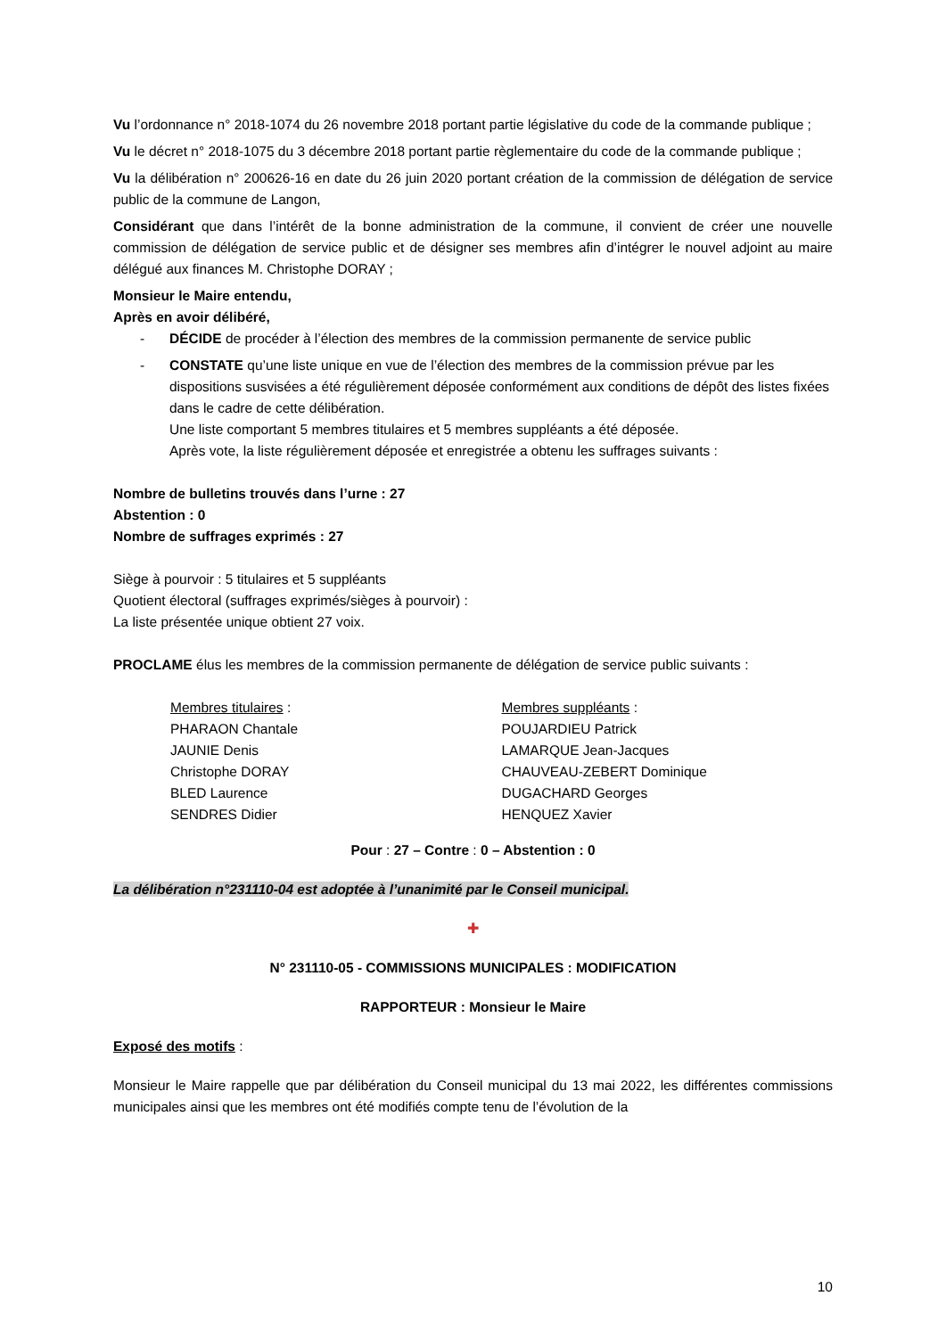Vu l’ordonnance n° 2018-1074 du 26 novembre 2018 portant partie législative du code de la commande publique ;
Vu le décret n° 2018-1075 du 3 décembre 2018 portant partie règlementaire du code de la commande publique ;
Vu la délibération n° 200626-16 en date du 26 juin 2020 portant création de la commission de délégation de service public de la commune de Langon,
Considérant que dans l’intérêt de la bonne administration de la commune, il convient de créer une nouvelle commission de délégation de service public et de désigner ses membres afin d’intégrer le nouvel adjoint au maire délégué aux finances M. Christophe DORAY ;
Monsieur le Maire entendu,
Après en avoir délibéré,
- DÉCIDE de procéder à l’élection des membres de la commission permanente de service public
- CONSTATE qu’une liste unique en vue de l’élection des membres de la commission prévue par les dispositions susvisées a été régulièrement déposée conformément aux conditions de dépôt des listes fixées dans le cadre de cette délibération.
Une liste comportant 5 membres titulaires et 5 membres suppléants a été déposée.
Après vote, la liste régulièrement déposée et enregistrée a obtenu les suffrages suivants :
Nombre de bulletins trouvés dans l’urne : 27
Abstention : 0
Nombre de suffrages exprimés : 27
Siège à pourvoir : 5 titulaires et 5 suppléants
Quotient électoral (suffrages exprimés/sièges à pourvoir) :
La liste présentée unique obtient 27 voix.
PROCLAME élus les membres de la commission permanente de délégation de service public suivants :
Membres titulaires :
PHARAON Chantale
JAUNIE Denis
Christophe DORAY
BLED Laurence
SENDRES Didier
Membres suppléants :
POUJARDIEU Patrick
LAMARQUE Jean-Jacques
CHAUVEAU-ZEBERT Dominique
DUGACHARD Georges
HENQUEZ Xavier
Pour : 27 – Contre : 0 – Abstention : 0
La délibération n°231110-04 est adoptée à l’unanimité par le Conseil municipal.
✚
N° 231110-05 - COMMISSIONS MUNICIPALES : MODIFICATION
RAPPORTEUR : Monsieur le Maire
Exposé des motifs :
Monsieur le Maire rappelle que par délibération du Conseil municipal du 13 mai 2022, les différentes commissions municipales ainsi que les membres ont été modifiés compte tenu de l’évolution de la
10